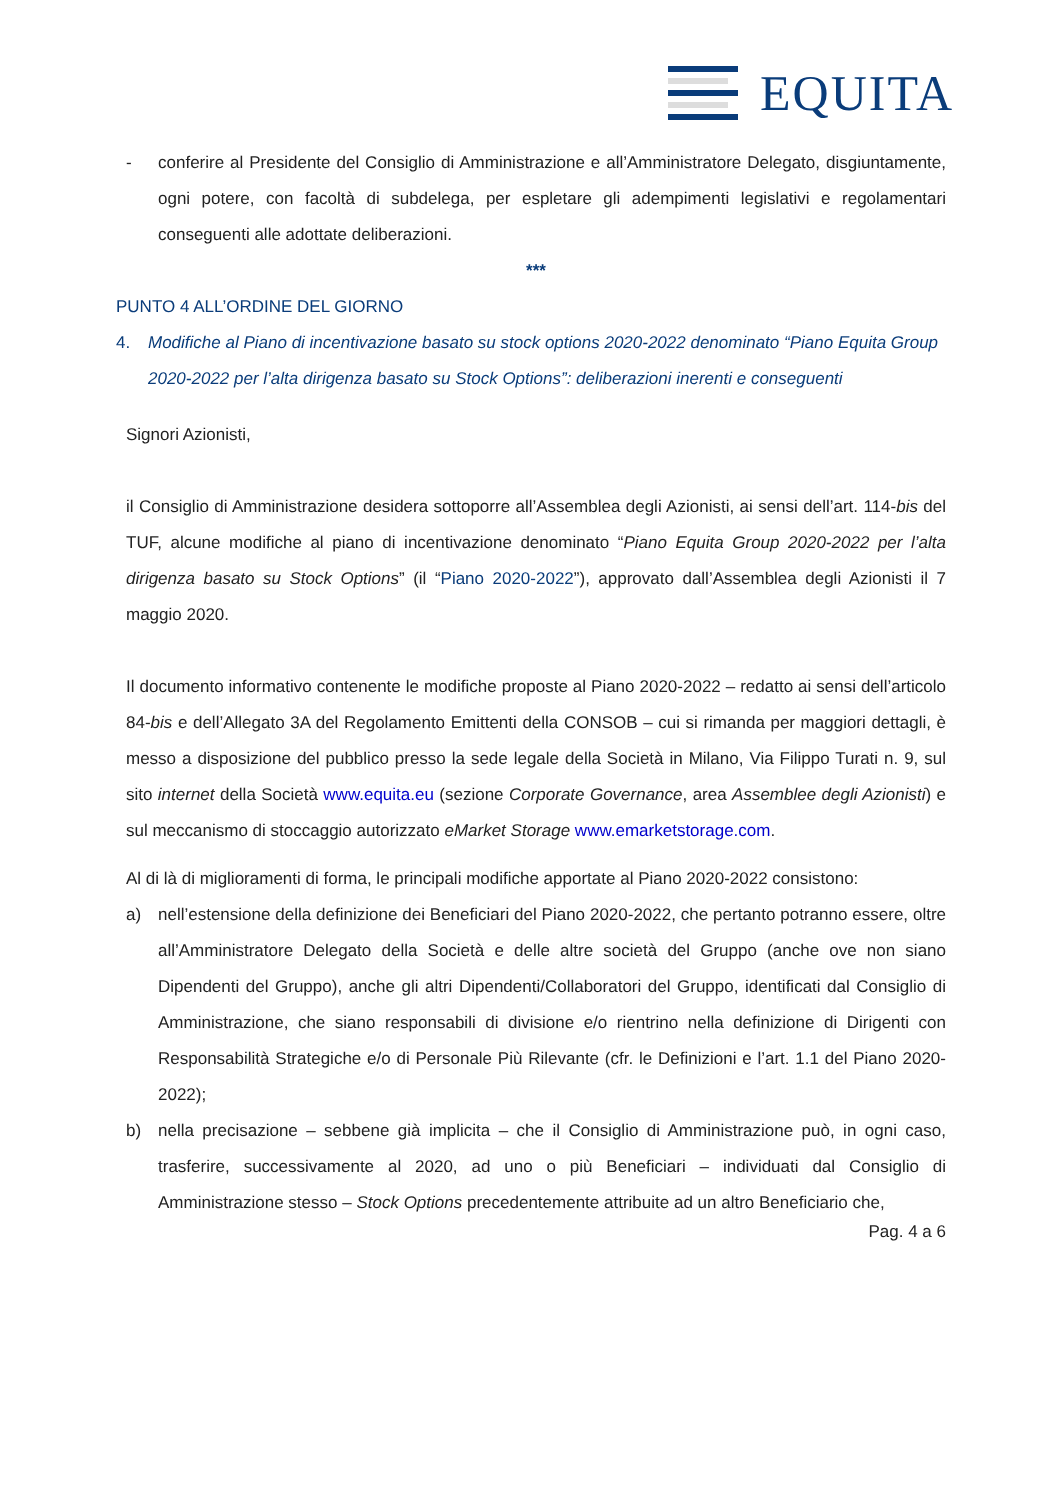EQUITA
- conferire al Presidente del Consiglio di Amministrazione e all’Amministratore Delegato, disgiuntamente, ogni potere, con facoltà di subdelega, per espletare gli adempimenti legislativi e regolamentari conseguenti alle adottate deliberazioni.
***
PUNTO 4 ALL’ORDINE DEL GIORNO
4. Modifiche al Piano di incentivazione basato su stock options 2020-2022 denominato “Piano Equita Group 2020-2022 per l’alta dirigenza basato su Stock Options”: deliberazioni inerenti e conseguenti
Signori Azionisti,
il Consiglio di Amministrazione desidera sottoporre all’Assemblea degli Azionisti, ai sensi dell’art. 114-bis del TUF, alcune modifiche al piano di incentivazione denominato “Piano Equita Group 2020-2022 per l’alta dirigenza basato su Stock Options” (il “Piano 2020-2022”), approvato dall’Assemblea degli Azionisti il 7 maggio 2020.
Il documento informativo contenente le modifiche proposte al Piano 2020-2022 – redatto ai sensi dell’articolo 84-bis e dell’Allegato 3A del Regolamento Emittenti della CONSOB – cui si rimanda per maggiori dettagli, è messo a disposizione del pubblico presso la sede legale della Società in Milano, Via Filippo Turati n. 9, sul sito internet della Società www.equita.eu (sezione Corporate Governance, area Assemblee degli Azionisti) e sul meccanismo di stoccaggio autorizzato eMarket Storage www.emarketstorage.com.
Al di là di miglioramenti di forma, le principali modifiche apportate al Piano 2020-2022 consistono:
a) nell’estensione della definizione dei Beneficiari del Piano 2020-2022, che pertanto potranno essere, oltre all’Amministratore Delegato della Società e delle altre società del Gruppo (anche ove non siano Dipendenti del Gruppo), anche gli altri Dipendenti/Collaboratori del Gruppo, identificati dal Consiglio di Amministrazione, che siano responsabili di divisione e/o rientrino nella definizione di Dirigenti con Responsabilità Strategiche e/o di Personale Più Rilevante (cfr. le Definizioni e l’art. 1.1 del Piano 2020-2022);
b) nella precisazione – sebbene già implicita – che il Consiglio di Amministrazione può, in ogni caso, trasferire, successivamente al 2020, ad uno o più Beneficiari – individuati dal Consiglio di Amministrazione stesso – Stock Options precedentemente attribuite ad un altro Beneficiario che,
Pag. 4 a 6